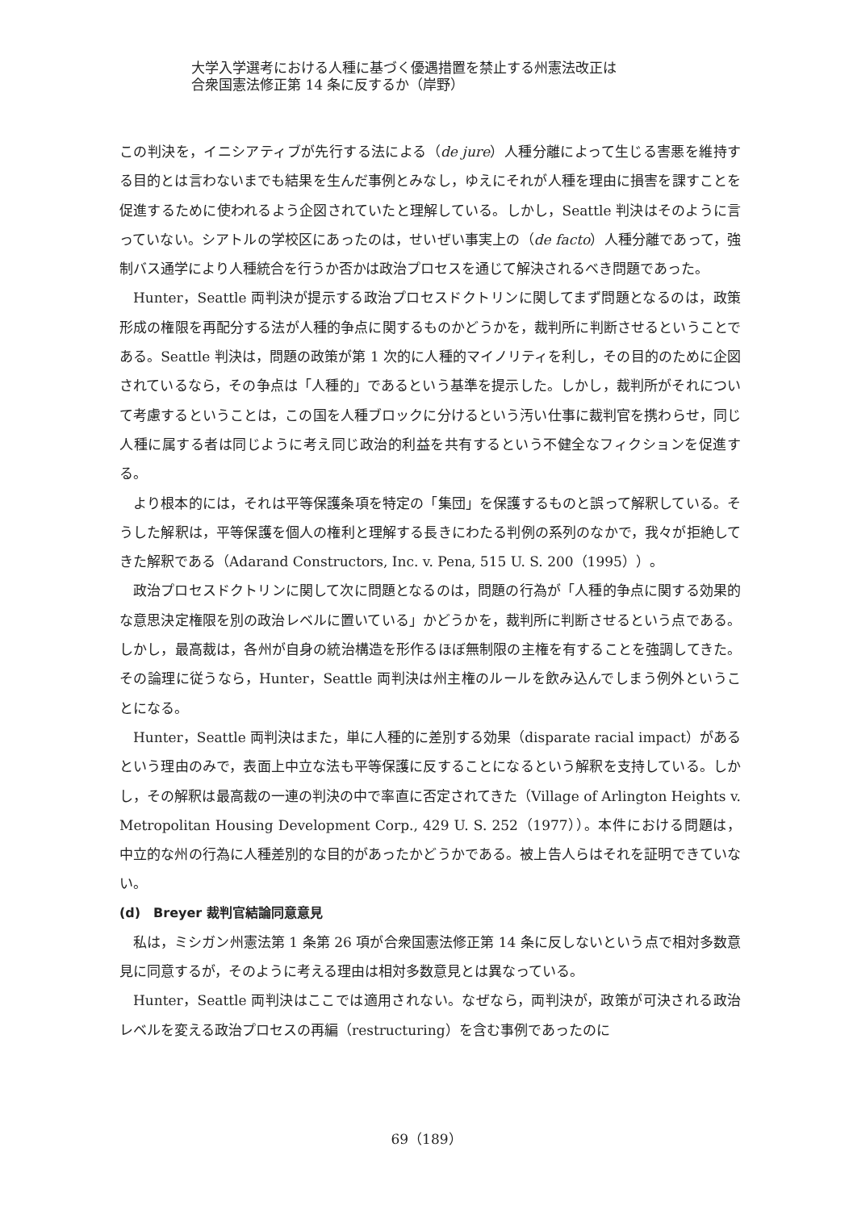大学入学選考における人種に基づく優遇措置を禁止する州憲法改正は
合衆国憲法修正第 14 条に反するか（岸野）
この判決を，イニシアティブが先行する法による（de jure）人種分離によって生じる害悪を維持する目的とは言わないまでも結果を生んだ事例とみなし，ゆえにそれが人種を理由に損害を課すことを促進するために使われるよう企図されていたと理解している。しかし，Seattle 判決はそのように言っていない。シアトルの学校区にあったのは，せいぜい事実上の（de facto）人種分離であって，強制バス通学により人種統合を行うか否かは政治プロセスを通じて解決されるべき問題であった。
Hunter，Seattle 両判決が提示する政治プロセスドクトリンに関してまず問題となるのは，政策形成の権限を再配分する法が人種的争点に関するものかどうかを，裁判所に判断させるということである。Seattle 判決は，問題の政策が第 1 次的に人種的マイノリティを利し，その目的のために企図されているなら，その争点は「人種的」であるという基準を提示した。しかし，裁判所がそれについて考慮するということは，この国を人種ブロックに分けるという汚い仕事に裁判官を携わらせ，同じ人種に属する者は同じように考え同じ政治的利益を共有するという不健全なフィクションを促進する。
より根本的には，それは平等保護条項を特定の「集団」を保護するものと誤って解釈している。そうした解釈は，平等保護を個人の権利と理解する長きにわたる判例の系列のなかで，我々が拒絶してきた解釈である（Adarand Constructors, Inc. v. Pena, 515 U. S. 200（1995））。
政治プロセスドクトリンに関して次に問題となるのは，問題の行為が「人種的争点に関する効果的な意思決定権限を別の政治レベルに置いている」かどうかを，裁判所に判断させるという点である。しかし，最高裁は，各州が自身の統治構造を形作るほぼ無制限の主権を有することを強調してきた。その論理に従うなら，Hunter，Seattle 両判決は州主権のルールを飲み込んでしまう例外ということになる。
Hunter，Seattle 両判決はまた，単に人種的に差別する効果（disparate racial impact）があるという理由のみで，表面上中立な法も平等保護に反することになるという解釈を支持している。しかし，その解釈は最高裁の一連の判決の中で率直に否定されてきた（Village of Arlington Heights v. Metropolitan Housing Development Corp., 429 U. S. 252（1977））。本件における問題は，中立的な州の行為に人種差別的な目的があったかどうかである。被上告人らはそれを証明できていない。
(d)　Breyer 裁判官結論同意意見
私は，ミシガン州憲法第 1 条第 26 項が合衆国憲法修正第 14 条に反しないという点で相対多数意見に同意するが，そのように考える理由は相対多数意見とは異なっている。
Hunter，Seattle 両判決はここでは適用されない。なぜなら，両判決が，政策が可決される政治レベルを変える政治プロセスの再編（restructuring）を含む事例であったのに
69（189）